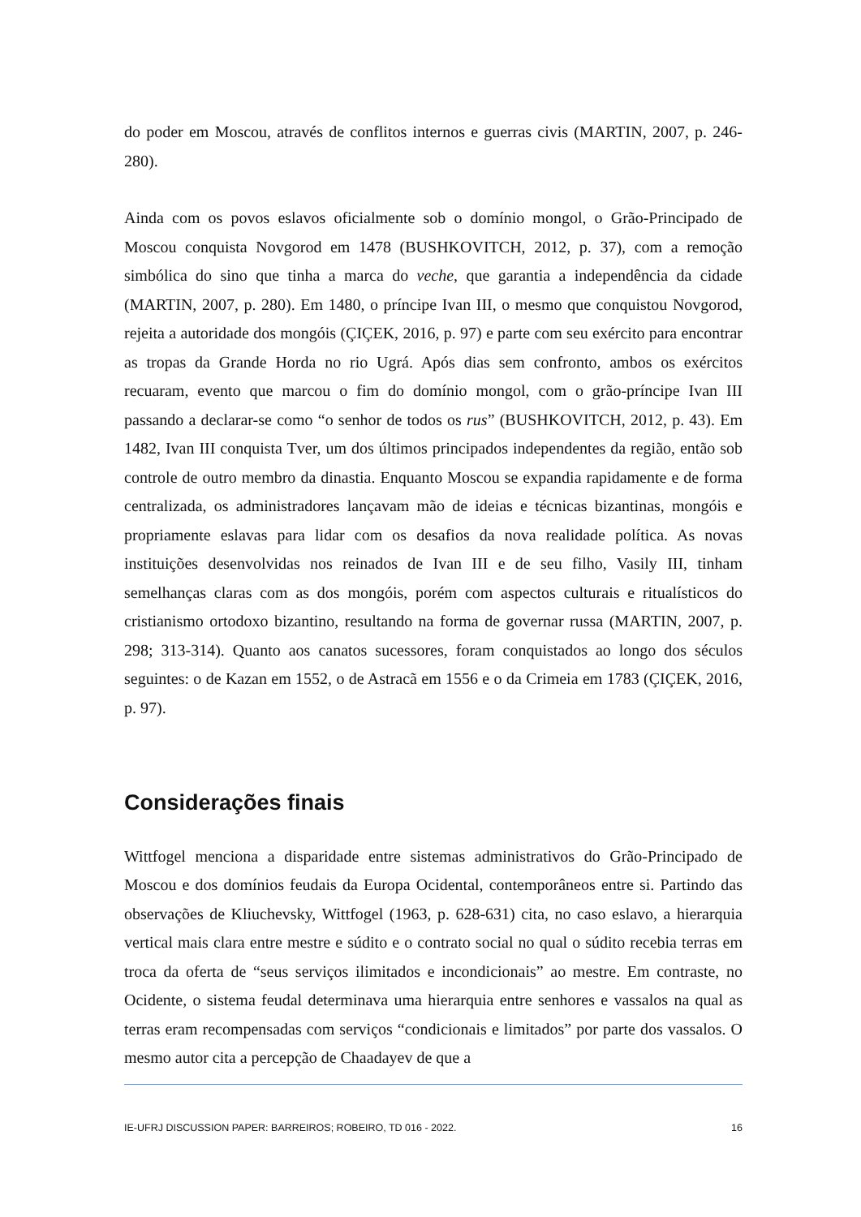do poder em Moscou, através de conflitos internos e guerras civis (MARTIN, 2007, p. 246-280).
Ainda com os povos eslavos oficialmente sob o domínio mongol, o Grão-Principado de Moscou conquista Novgorod em 1478 (BUSHKOVITCH, 2012, p. 37), com a remoção simbólica do sino que tinha a marca do veche, que garantia a independência da cidade (MARTIN, 2007, p. 280). Em 1480, o príncipe Ivan III, o mesmo que conquistou Novgorod, rejeita a autoridade dos mongóis (ÇIÇEK, 2016, p. 97) e parte com seu exército para encontrar as tropas da Grande Horda no rio Ugrá. Após dias sem confronto, ambos os exércitos recuaram, evento que marcou o fim do domínio mongol, com o grão-príncipe Ivan III passando a declarar-se como “o senhor de todos os rus” (BUSHKOVITCH, 2012, p. 43). Em 1482, Ivan III conquista Tver, um dos últimos principados independentes da região, então sob controle de outro membro da dinastia. Enquanto Moscou se expandia rapidamente e de forma centralizada, os administradores lançavam mão de ideias e técnicas bizantinas, mongóis e propriamente eslavas para lidar com os desafios da nova realidade política. As novas instituições desenvolvidas nos reinados de Ivan III e de seu filho, Vasily III, tinham semelhanças claras com as dos mongóis, porém com aspectos culturais e ritualísticos do cristianismo ortodoxo bizantino, resultando na forma de governar russa (MARTIN, 2007, p. 298; 313-314). Quanto aos canatos sucessores, foram conquistados ao longo dos séculos seguintes: o de Kazan em 1552, o de Astracã em 1556 e o da Crimeia em 1783 (ÇIÇEK, 2016, p. 97).
Considerações finais
Wittfogel menciona a disparidade entre sistemas administrativos do Grão-Principado de Moscou e dos domínios feudais da Europa Ocidental, contemporâneos entre si. Partindo das observações de Kliuchevsky, Wittfogel (1963, p. 628-631) cita, no caso eslavo, a hierarquia vertical mais clara entre mestre e súdito e o contrato social no qual o súdito recebia terras em troca da oferta de “seus serviços ilimitados e incondicionais” ao mestre. Em contraste, no Ocidente, o sistema feudal determinava uma hierarquia entre senhores e vassalos na qual as terras eram recompensadas com serviços “condicionais e limitados” por parte dos vassalos. O mesmo autor cita a percepção de Chaadayev de que a
IE-UFRJ DISCUSSION PAPER: BARREIROS; ROBEIRO, TD 016 - 2022. 16